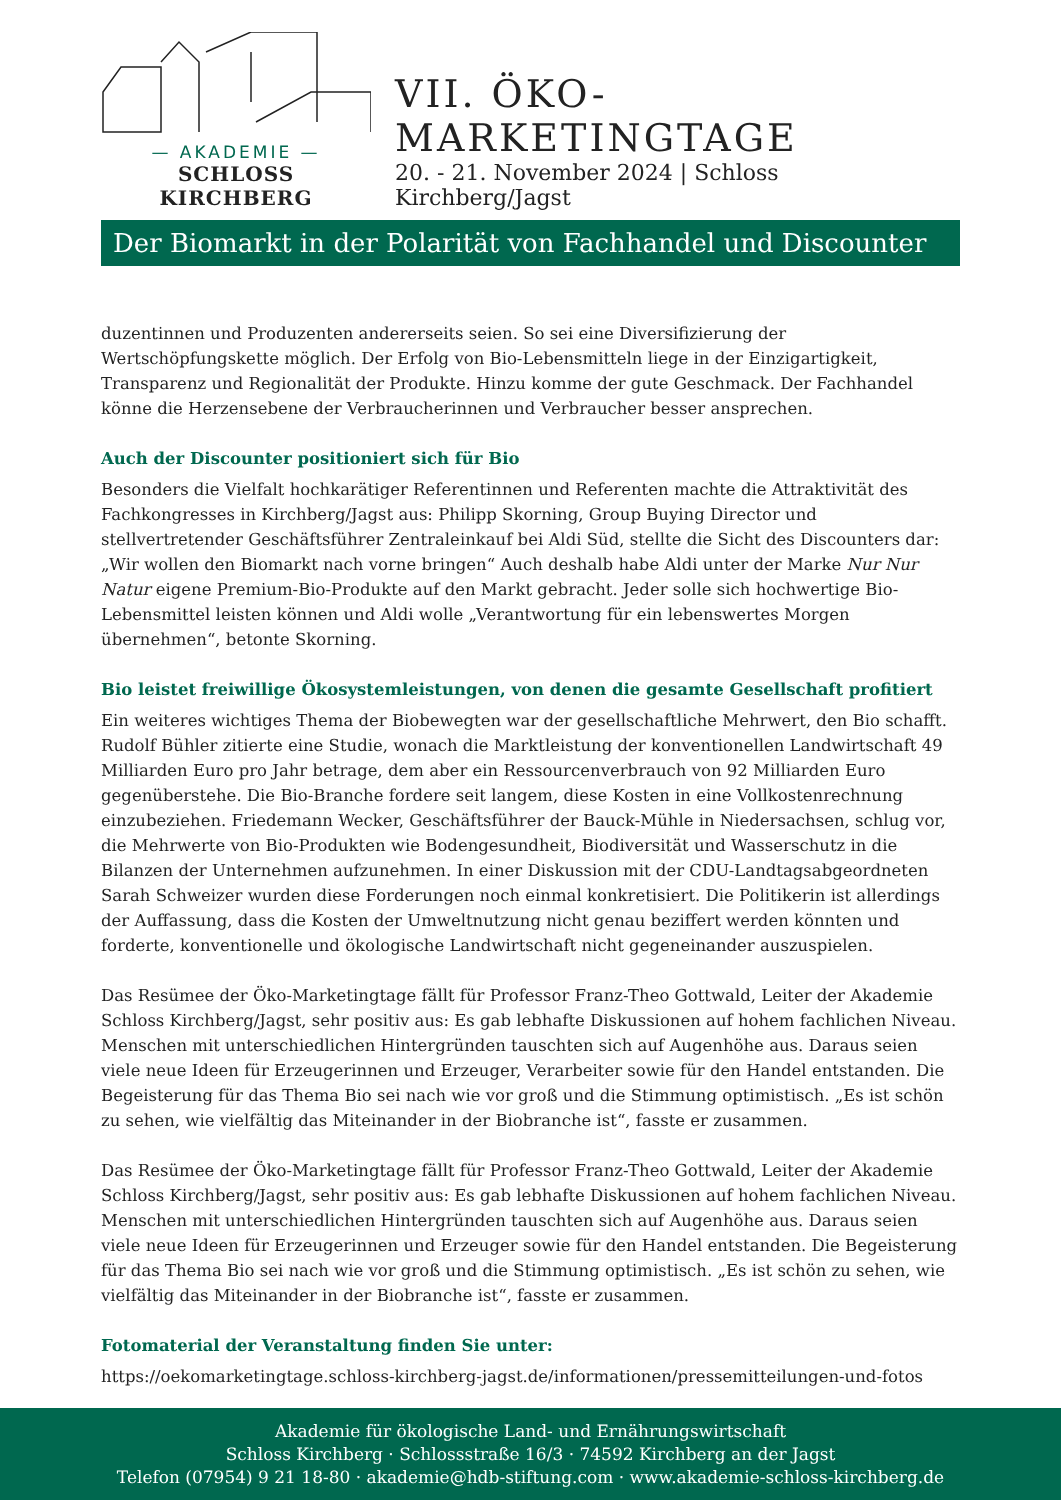— AKADEMIE —
SCHLOSS KIRCHBERG
VII. ÖKO-MARKETINGTAGE
20. - 21. November 2024 | Schloss Kirchberg/Jagst
Der Biomarkt in der Polarität von Fachhandel und Discounter
duzentinnen und Produzenten andererseits seien. So sei eine Diversifizierung der Wertschöpfungskette möglich. Der Erfolg von Bio-Lebensmitteln liege in der Einzigartigkeit, Transparenz und Regionalität der Produkte. Hinzu komme der gute Geschmack. Der Fachhandel könne die Herzensebene der Verbraucherinnen und Verbraucher besser ansprechen.
Auch der Discounter positioniert sich für Bio
Besonders die Vielfalt hochkarätiger Referentinnen und Referenten machte die Attraktivität des Fachkongresses in Kirchberg/Jagst aus: Philipp Skorning, Group Buying Director und stellvertretender Geschäftsführer Zentraleinkauf bei Aldi Süd, stellte die Sicht des Discounters dar: „Wir wollen den Biomarkt nach vorne bringen“ Auch deshalb habe Aldi unter der Marke Nur Nur Natur eigene Premium-Bio-Produkte auf den Markt gebracht. Jeder solle sich hochwertige Bio-Lebensmittel leisten können und Aldi wolle „Verantwortung für ein lebenswertes Morgen übernehmen“, betonte Skorning.
Bio leistet freiwillige Ökosystemleistungen, von denen die gesamte Gesellschaft profitiert
Ein weiteres wichtiges Thema der Biobewegten war der gesellschaftliche Mehrwert, den Bio schafft. Rudolf Bühler zitierte eine Studie, wonach die Marktleistung der konventionellen Landwirtschaft 49 Milliarden Euro pro Jahr betrage, dem aber ein Ressourcenverbrauch von 92 Milliarden Euro gegenüberstehe. Die Bio-Branche fordere seit langem, diese Kosten in eine Vollkostenrechnung einzubeziehen. Friedemann Wecker, Geschäftsführer der Bauck-Mühle in Niedersachsen, schlug vor, die Mehrwerte von Bio-Produkten wie Bodengesundheit, Biodiversität und Wasserschutz in die Bilanzen der Unternehmen aufzunehmen. In einer Diskussion mit der CDU-Landtagsabgeordneten Sarah Schweizer wurden diese Forderungen noch einmal konkretisiert. Die Politikerin ist allerdings der Auffassung, dass die Kosten der Umweltnutzung nicht genau beziffert werden könnten und forderte, konventionelle und ökologische Landwirtschaft nicht gegeneinander auszuspielen.
Das Resümee der Öko-Marketingtage fällt für Professor Franz-Theo Gottwald, Leiter der Akademie Schloss Kirchberg/Jagst, sehr positiv aus: Es gab lebhafte Diskussionen auf hohem fachlichen Niveau. Menschen mit unterschiedlichen Hintergründen tauschten sich auf Augenhöhe aus. Daraus seien viele neue Ideen für Erzeugerinnen und Erzeuger, Verarbeiter sowie für den Handel entstanden. Die Begeisterung für das Thema Bio sei nach wie vor groß und die Stimmung optimistisch. „Es ist schön zu sehen, wie vielfältig das Miteinander in der Biobranche ist“, fasste er zusammen.
Das Resümee der Öko-Marketingtage fällt für Professor Franz-Theo Gottwald, Leiter der Akademie Schloss Kirchberg/Jagst, sehr positiv aus: Es gab lebhafte Diskussionen auf hohem fachlichen Niveau. Menschen mit unterschiedlichen Hintergründen tauschten sich auf Augenhöhe aus. Daraus seien viele neue Ideen für Erzeugerinnen und Erzeuger sowie für den Handel entstanden. Die Begeisterung für das Thema Bio sei nach wie vor groß und die Stimmung optimistisch. „Es ist schön zu sehen, wie vielfältig das Miteinander in der Biobranche ist“, fasste er zusammen.
Fotomaterial der Veranstaltung finden Sie unter:
https://oekomarketingtage.schloss-kirchberg-jagst.de/informationen/pressemitteilungen-und-fotos
Akademie für ökologische Land- und Ernährungswirtschaft
Schloss Kirchberg · Schlossstraße 16/3 · 74592 Kirchberg an der Jagst
Telefon (07954) 9 21 18-80 · akademie@hdb-stiftung.com · www.akademie-schloss-kirchberg.de